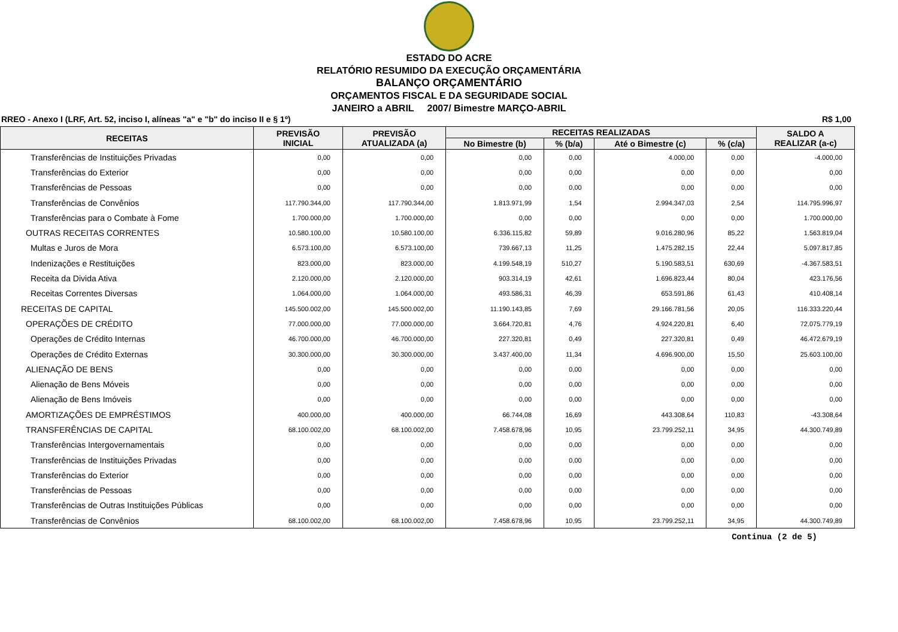ESTADO DO ACRE
RELATÓRIO RESUMIDO DA EXECUÇÃO ORÇAMENTÁRIA
BALANÇO ORÇAMENTÁRIO
ORÇAMENTOS FISCAL E DA SEGURIDADE SOCIAL
JANEIRO a ABRIL 2007/ Bimestre MARÇO-ABRIL
RREO - Anexo I (LRF, Art. 52, inciso I, alíneas "a" e "b" do inciso II e § 1º) R$ 1,00
| RECEITAS | PREVISÃO INICIAL | PREVISÃO ATUALIZADA (a) | RECEITAS REALIZADAS | | | | SALDO A REALIZAR (a-c) |
| --- | --- | --- | --- | --- | --- | --- | --- |
| | | | No Bimestre (b) | % (b/a) | Até o Bimestre (c) | % (c/a) | |
| Transferências de Instituições Privadas | 0,00 | 0,00 | 0,00 | 0,00 | 4.000,00 | 0,00 | -4.000,00 |
| Transferências do Exterior | 0,00 | 0,00 | 0,00 | 0,00 | 0,00 | 0,00 | 0,00 |
| Transferências de Pessoas | 0,00 | 0,00 | 0,00 | 0,00 | 0,00 | 0,00 | 0,00 |
| Transferências de Convênios | 117.790.344,00 | 117.790.344,00 | 1.813.971,99 | 1,54 | 2.994.347,03 | 2,54 | 114.795.996,97 |
| Transferências para o Combate à Fome | 1.700.000,00 | 1.700.000,00 | 0,00 | 0,00 | 0,00 | 0,00 | 1.700.000,00 |
| OUTRAS RECEITAS CORRENTES | 10.580.100,00 | 10.580.100,00 | 6.336.115,82 | 59,89 | 9.016.280,96 | 85,22 | 1.563.819,04 |
| Multas e Juros de Mora | 6.573.100,00 | 6.573.100,00 | 739.667,13 | 11,25 | 1.475.282,15 | 22,44 | 5.097.817,85 |
| Indenizações e Restituições | 823.000,00 | 823.000,00 | 4.199.548,19 | 510,27 | 5.190.583,51 | 630,69 | -4.367.583,51 |
| Receita da Divida Ativa | 2.120.000,00 | 2.120.000,00 | 903.314,19 | 42,61 | 1.696.823,44 | 80,04 | 423.176,56 |
| Receitas Correntes Diversas | 1.064.000,00 | 1.064.000,00 | 493.586,31 | 46,39 | 653.591,86 | 61,43 | 410.408,14 |
| RECEITAS DE CAPITAL | 145.500.002,00 | 145.500.002,00 | 11.190.143,85 | 7,69 | 29.166.781,56 | 20,05 | 116.333.220,44 |
| OPERAÇÕES DE CRÉDITO | 77.000.000,00 | 77.000.000,00 | 3.664.720,81 | 4,76 | 4.924.220,81 | 6,40 | 72.075.779,19 |
| Operações de Crédito Internas | 46.700.000,00 | 46.700.000,00 | 227.320,81 | 0,49 | 227.320,81 | 0,49 | 46.472.679,19 |
| Operações de Crédito Externas | 30.300.000,00 | 30.300.000,00 | 3.437.400,00 | 11,34 | 4.696.900,00 | 15,50 | 25.603.100,00 |
| ALIENAÇÃO DE BENS | 0,00 | 0,00 | 0,00 | 0,00 | 0,00 | 0,00 | 0,00 |
| Alienação de Bens Móveis | 0,00 | 0,00 | 0,00 | 0,00 | 0,00 | 0,00 | 0,00 |
| Alienação de Bens Imóveis | 0,00 | 0,00 | 0,00 | 0,00 | 0,00 | 0,00 | 0,00 |
| AMORTIZAÇÕES DE EMPRÉSTIMOS | 400.000,00 | 400.000,00 | 66.744,08 | 16,69 | 443.308,64 | 110,83 | -43.308,64 |
| TRANSFERÊNCIAS DE CAPITAL | 68.100.002,00 | 68.100.002,00 | 7.458.678,96 | 10,95 | 23.799.252,11 | 34,95 | 44.300.749,89 |
| Transferências Intergovernamentais | 0,00 | 0,00 | 0,00 | 0,00 | 0,00 | 0,00 | 0,00 |
| Transferências de Instituições Privadas | 0,00 | 0,00 | 0,00 | 0,00 | 0,00 | 0,00 | 0,00 |
| Transferências do Exterior | 0,00 | 0,00 | 0,00 | 0,00 | 0,00 | 0,00 | 0,00 |
| Transferências de Pessoas | 0,00 | 0,00 | 0,00 | 0,00 | 0,00 | 0,00 | 0,00 |
| Transferências de Outras Instituições Públicas | 0,00 | 0,00 | 0,00 | 0,00 | 0,00 | 0,00 | 0,00 |
| Transferências de Convênios | 68.100.002,00 | 68.100.002,00 | 7.458.678,96 | 10,95 | 23.799.252,11 | 34,95 | 44.300.749,89 |
Continua (2 de 5)